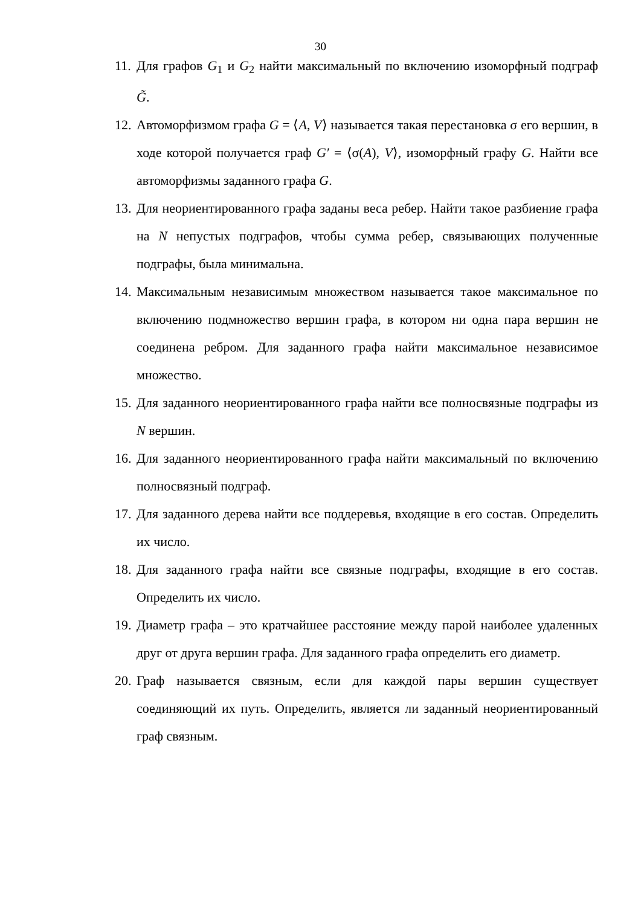30
11. Для графов G<sub>1</sub> и G<sub>2</sub> найти максимальный по включению изоморфный подграф G̃.
12. Автоморфизмом графа G = ⟨A, V⟩ называется такая перестановка σ его вершин, в ходе которой получается граф G′ = ⟨σ(A), V⟩, изоморфный графу G. Найти все автоморфизмы заданного графа G.
13. Для неориентированного графа заданы веса ребер. Найти такое разбиение графа на N непустых подграфов, чтобы сумма ребер, связывающих полученные подграфы, была минимальна.
14. Максимальным независимым множеством называется такое максимальное по включению подмножество вершин графа, в котором ни одна пара вершин не соединена ребром. Для заданного графа найти максимальное независимое множество.
15. Для заданного неориентированного графа найти все полносвязные подграфы из N вершин.
16. Для заданного неориентированного графа найти максимальный по включению полносвязный подграф.
17. Для заданного дерева найти все поддеревья, входящие в его состав. Определить их число.
18. Для заданного графа найти все связные подграфы, входящие в его состав. Определить их число.
19. Диаметр графа – это кратчайшее расстояние между парой наиболее удаленных друг от друга вершин графа. Для заданного графа определить его диаметр.
20. Граф называется связным, если для каждой пары вершин существует соединяющий их путь. Определить, является ли заданный неориентированный граф связным.